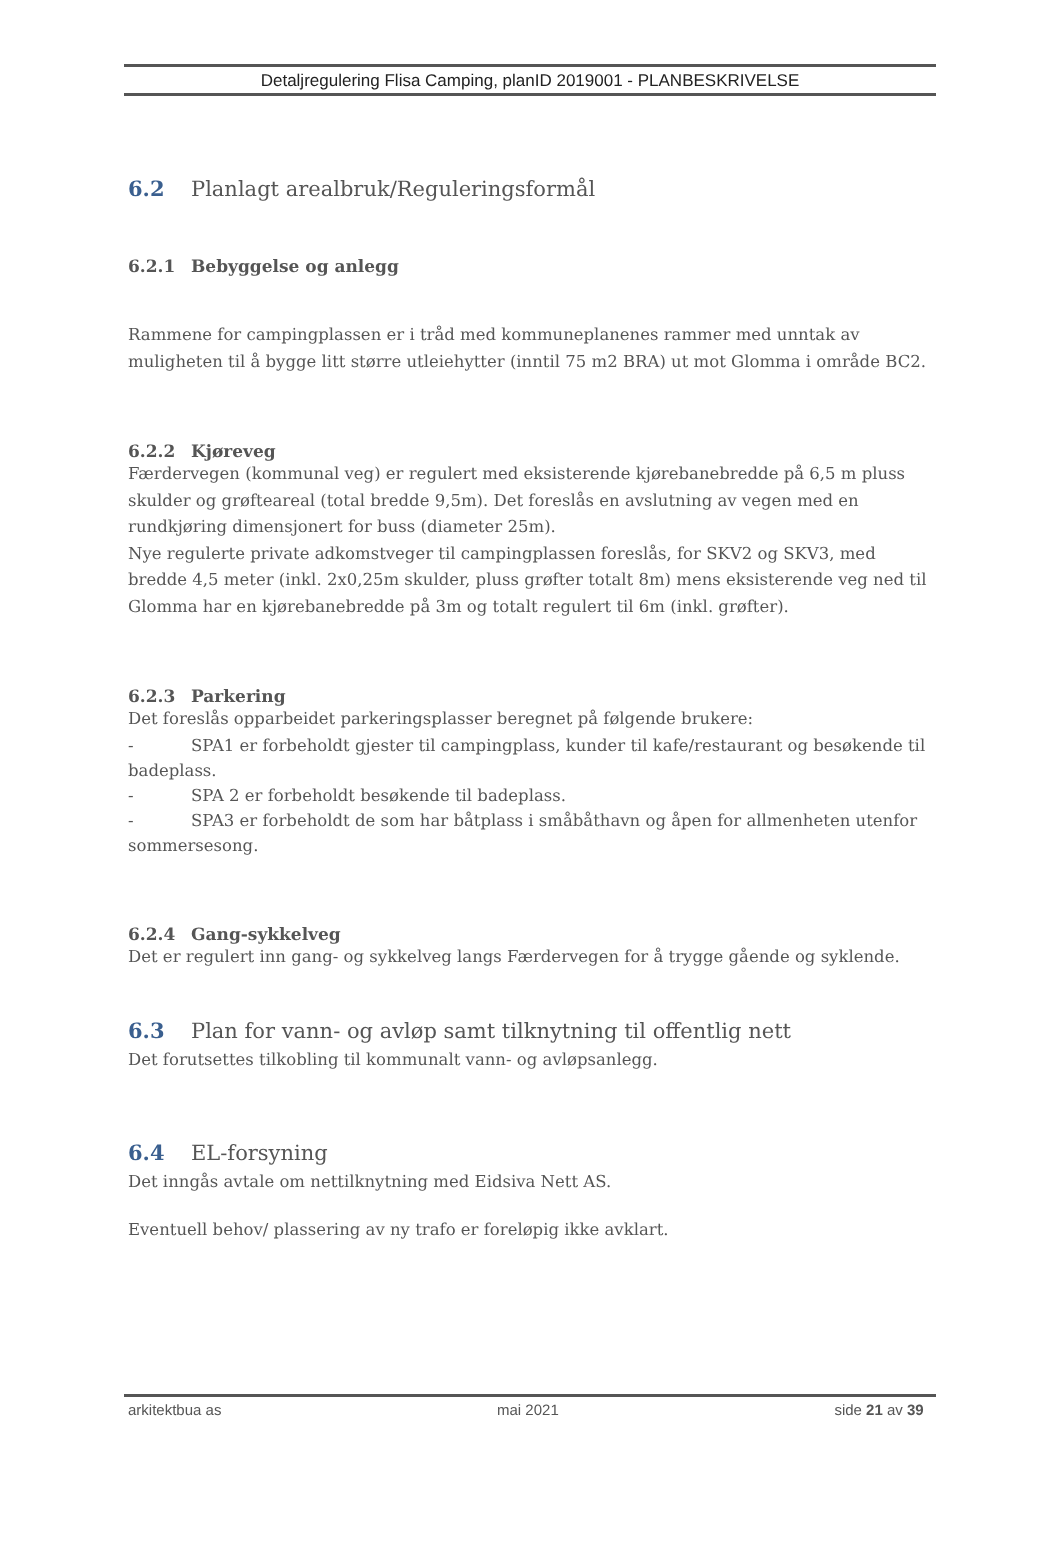Detaljregulering Flisa Camping, planID 2019001 - PLANBESKRIVELSE
6.2 Planlagt arealbruk/Reguleringsformål
6.2.1 Bebyggelse og anlegg
Rammene for campingplassen er i tråd med kommuneplanenes rammer med unntak av muligheten til å bygge litt større utleiehytter (inntil 75 m2 BRA) ut mot Glomma i område BC2.
6.2.2 Kjøreveg
Færdervegen (kommunal veg) er regulert med eksisterende kjørebanebredde på 6,5 m pluss skulder og grøfteareal (total bredde 9,5m). Det foreslås en avslutning av vegen med en rundkjøring dimensjonert for buss (diameter 25m).
Nye regulerte private adkomstveger til campingplassen foreslås, for SKV2 og SKV3, med bredde 4,5 meter (inkl. 2x0,25m skulder, pluss grøfter totalt 8m) mens eksisterende veg ned til Glomma har en kjørebanebredde på 3m og totalt regulert til 6m (inkl. grøfter).
6.2.3 Parkering
Det foreslås opparbeidet parkeringsplasser beregnet på følgende brukere:
- SPA1 er forbeholdt gjester til campingplass, kunder til kafe/restaurant og besøkende til
badeplass.
- SPA 2 er forbeholdt besøkende til badeplass.
- SPA3 er forbeholdt de som har båtplass i småbåthavn og åpen for allmenheten utenfor
sommersesong.
6.2.4 Gang-sykkelveg
Det er regulert inn gang- og sykkelveg langs Færdervegen for å trygge gående og syklende.
6.3 Plan for vann- og avløp samt tilknytning til offentlig nett
Det forutsettes tilkobling til kommunalt vann- og avløpsanlegg.
6.4 EL-forsyning
Det inngås avtale om nettilknytning med Eidsiva Nett AS.
Eventuell behov/ plassering av ny trafo er foreløpig ikke avklart.
arkitektbua as mai 2021 side 21 av 39